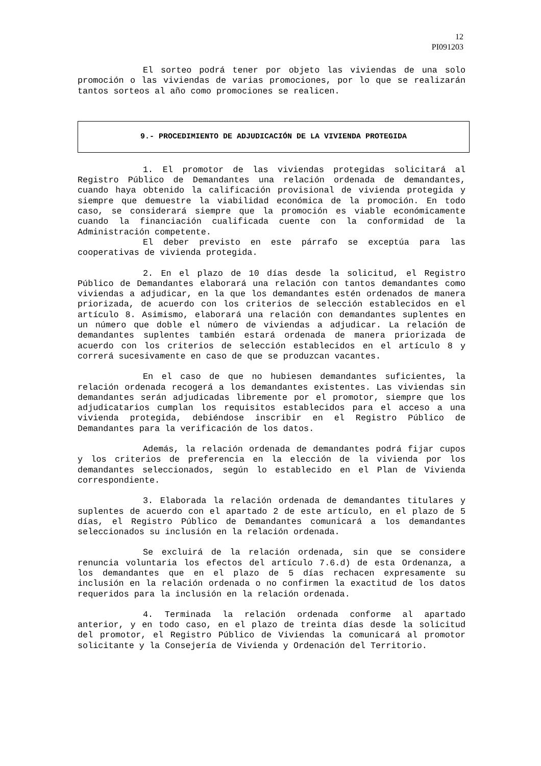12
PI091203
El sorteo podrá tener por objeto las viviendas de una solo promoción o las viviendas de varias promociones, por lo que se realizarán tantos sorteos al año como promociones se realicen.
9.- PROCEDIMIENTO DE ADJUDICACIÓN DE LA VIVIENDA PROTEGIDA
1. El promotor de las viviendas protegidas solicitará al Registro Público de Demandantes una relación ordenada de demandantes, cuando haya obtenido la calificación provisional de vivienda protegida y siempre que demuestre la viabilidad económica de la promoción. En todo caso, se considerará siempre que la promoción es viable económicamente cuando la financiación cualificada cuente con la conformidad de la Administración competente.
El deber previsto en este párrafo se exceptúa para las cooperativas de vivienda protegida.
2. En el plazo de 10 días desde la solicitud, el Registro Público de Demandantes elaborará una relación con tantos demandantes como viviendas a adjudicar, en la que los demandantes estén ordenados de manera priorizada, de acuerdo con los criterios de selección establecidos en el artículo 8. Asimismo, elaborará una relación con demandantes suplentes en un número que doble el número de viviendas a adjudicar. La relación de demandantes suplentes también estará ordenada de manera priorizada de acuerdo con los criterios de selección establecidos en el artículo 8 y correrá sucesivamente en caso de que se produzcan vacantes.
En el caso de que no hubiesen demandantes suficientes, la relación ordenada recogerá a los demandantes existentes. Las viviendas sin demandantes serán adjudicadas libremente por el promotor, siempre que los adjudicatarios cumplan los requisitos establecidos para el acceso a una vivienda protegida, debiéndose inscribir en el Registro Público de Demandantes para la verificación de los datos.
Además, la relación ordenada de demandantes podrá fijar cupos y los criterios de preferencia en la elección de la vivienda por los demandantes seleccionados, según lo establecido en el Plan de Vivienda correspondiente.
3. Elaborada la relación ordenada de demandantes titulares y suplentes de acuerdo con el apartado 2 de este artículo, en el plazo de 5 días, el Registro Público de Demandantes comunicará a los demandantes seleccionados su inclusión en la relación ordenada.
Se excluirá de la relación ordenada, sin que se considere renuncia voluntaria los efectos del artículo 7.6.d) de esta Ordenanza, a los demandantes que en el plazo de 5 días rechacen expresamente su inclusión en la relación ordenada o no confirmen la exactitud de los datos requeridos para la inclusión en la relación ordenada.
4. Terminada la relación ordenada conforme al apartado anterior, y en todo caso, en el plazo de treinta días desde la solicitud del promotor, el Registro Público de Viviendas la comunicará al promotor solicitante y la Consejería de Vivienda y Ordenación del Territorio.